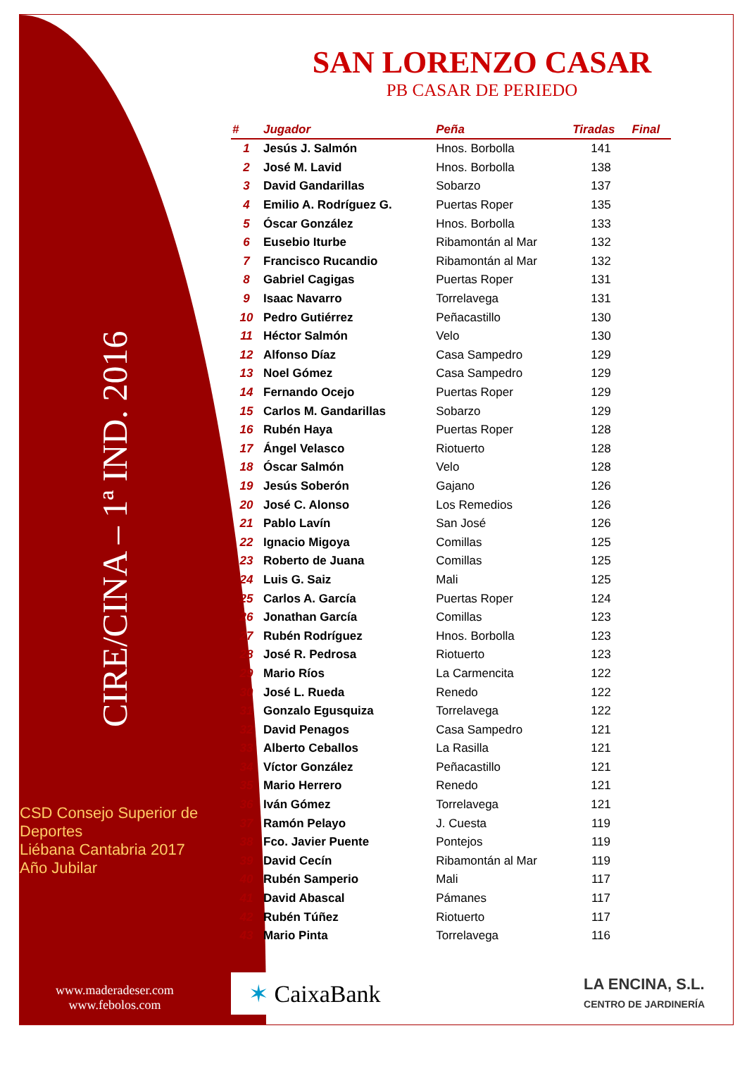CIRE/CINA – 1ª IND. 2016
CSD Consejo Superior de Deportes
Liébana Cantabria 2017 Año Jubilar
www.maderadeser.com
www.febolos.com
SAN LORENZO CASAR
PB CASAR DE PERIEDO
| # | Jugador | Peña | Tiradas | Final |
| --- | --- | --- | --- | --- |
| 1 | Jesús J. Salmón | Hnos. Borbolla | 141 | |
| 2 | José M. Lavid | Hnos. Borbolla | 138 | |
| 3 | David Gandarillas | Sobarzo | 137 | |
| 4 | Emilio A. Rodríguez G. | Puertas Roper | 135 | |
| 5 | Óscar González | Hnos. Borbolla | 133 | |
| 6 | Eusebio Iturbe | Ribamontán al Mar | 132 | |
| 7 | Francisco Rucandio | Ribamontán al Mar | 132 | |
| 8 | Gabriel Cagigas | Puertas Roper | 131 | |
| 9 | Isaac Navarro | Torrelavega | 131 | |
| 10 | Pedro Gutiérrez | Peñacastillo | 130 | |
| 11 | Héctor Salmón | Velo | 130 | |
| 12 | Alfonso Díaz | Casa Sampedro | 129 | |
| 13 | Noel Gómez | Casa Sampedro | 129 | |
| 14 | Fernando Ocejo | Puertas Roper | 129 | |
| 15 | Carlos M. Gandarillas | Sobarzo | 129 | |
| 16 | Rubén Haya | Puertas Roper | 128 | |
| 17 | Ángel Velasco | Riotuerto | 128 | |
| 18 | Óscar Salmón | Velo | 128 | |
| 19 | Jesús Soberón | Gajano | 126 | |
| 20 | José C. Alonso | Los Remedios | 126 | |
| 21 | Pablo Lavín | San José | 126 | |
| 22 | Ignacio Migoya | Comillas | 125 | |
| 23 | Roberto de Juana | Comillas | 125 | |
| 24 | Luis G. Saiz | Mali | 125 | |
| 25 | Carlos A. García | Puertas Roper | 124 | |
| 26 | Jonathan García | Comillas | 123 | |
| 27 | Rubén Rodríguez | Hnos. Borbolla | 123 | |
| 28 | José R. Pedrosa | Riotuerto | 123 | |
| 29 | Mario Ríos | La Carmencita | 122 | |
| 30 | José L. Rueda | Renedo | 122 | |
| 31 | Gonzalo Egusquiza | Torrelavega | 122 | |
| 32 | David Penagos | Casa Sampedro | 121 | |
| 33 | Alberto Ceballos | La Rasilla | 121 | |
| 34 | Víctor González | Peñacastillo | 121 | |
| 35 | Mario Herrero | Renedo | 121 | |
| 36 | Iván Gómez | Torrelavega | 121 | |
| 37 | Ramón Pelayo | J. Cuesta | 119 | |
| 38 | Fco. Javier Puente | Pontejos | 119 | |
| 39 | David Cecín | Ribamontán al Mar | 119 | |
| 40 | Rubén Samperio | Mali | 117 | |
| 41 | David Abascal | Pámanes | 117 | |
| 42 | Rubén Túñez | Riotuerto | 117 | |
| 43 | Mario Pinta | Torrelavega | 116 | |
✶ CaixaBank
LA ENCINA, S.L.
CENTRO DE JARDINERÍA